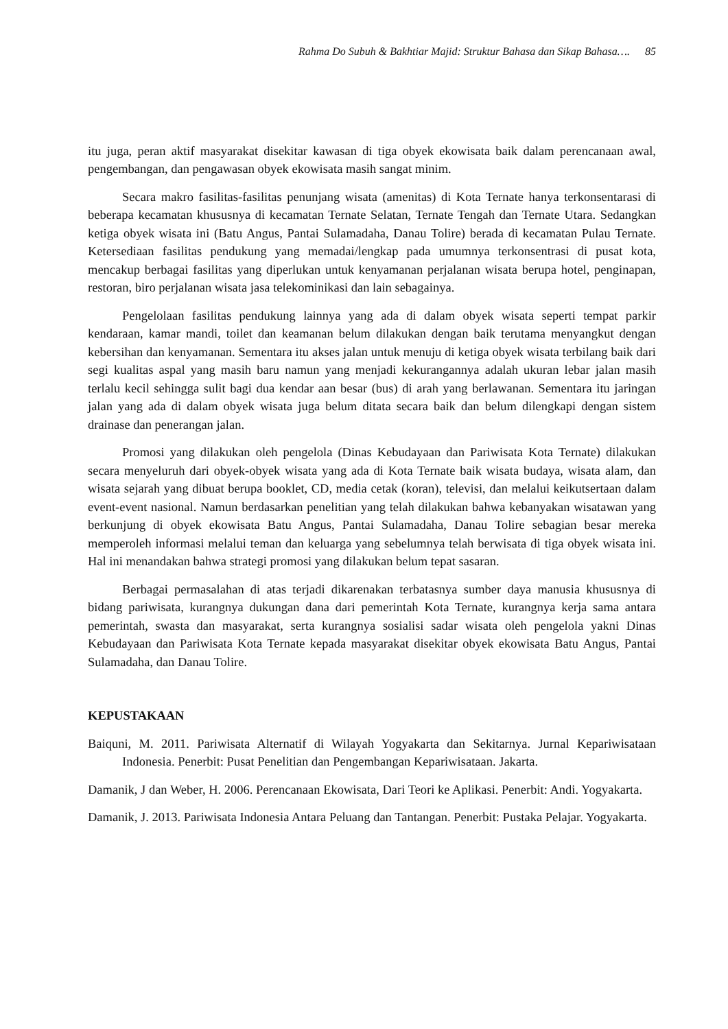Rahma Do Subuh & Bakhtiar Majid: Struktur Bahasa dan Sikap Bahasa…. 85
itu juga, peran aktif masyarakat disekitar kawasan di tiga obyek ekowisata baik dalam perencanaan awal, pengembangan, dan pengawasan obyek ekowisata masih sangat minim.
Secara makro fasilitas-fasilitas penunjang wisata (amenitas) di Kota Ternate hanya terkonsentarasi di beberapa kecamatan khususnya di kecamatan Ternate Selatan, Ternate Tengah dan Ternate Utara. Sedangkan ketiga obyek wisata ini (Batu Angus, Pantai Sulamadaha, Danau Tolire) berada di kecamatan Pulau Ternate. Ketersediaan fasilitas pendukung yang memadai/lengkap pada umumnya terkonsentrasi di pusat kota, mencakup berbagai fasilitas yang diperlukan untuk kenyamanan perjalanan wisata berupa hotel, penginapan, restoran, biro perjalanan wisata jasa telekominikasi dan lain sebagainya.
Pengelolaan fasilitas pendukung lainnya yang ada di dalam obyek wisata seperti tempat parkir kendaraan, kamar mandi, toilet dan keamanan belum dilakukan dengan baik terutama menyangkut dengan kebersihan dan kenyamanan. Sementara itu akses jalan untuk menuju di ketiga obyek wisata terbilang baik dari segi kualitas aspal yang masih baru namun yang menjadi kekurangannya adalah ukuran lebar jalan masih terlalu kecil sehingga sulit bagi dua kendar aan besar (bus) di arah yang berlawanan. Sementara itu jaringan jalan yang ada di dalam obyek wisata juga belum ditata secara baik dan belum dilengkapi dengan sistem drainase dan penerangan jalan.
Promosi yang dilakukan oleh pengelola (Dinas Kebudayaan dan Pariwisata Kota Ternate) dilakukan secara menyeluruh dari obyek-obyek wisata yang ada di Kota Ternate baik wisata budaya, wisata alam, dan wisata sejarah yang dibuat berupa booklet, CD, media cetak (koran), televisi, dan melalui keikutsertaan dalam event-event nasional. Namun berdasarkan penelitian yang telah dilakukan bahwa kebanyakan wisatawan yang berkunjung di obyek ekowisata Batu Angus, Pantai Sulamadaha, Danau Tolire sebagian besar mereka memperoleh informasi melalui teman dan keluarga yang sebelumnya telah berwisata di tiga obyek wisata ini. Hal ini menandakan bahwa strategi promosi yang dilakukan belum tepat sasaran.
Berbagai permasalahan di atas terjadi dikarenakan terbatasnya sumber daya manusia khususnya di bidang pariwisata, kurangnya dukungan dana dari pemerintah Kota Ternate, kurangnya kerja sama antara pemerintah, swasta dan masyarakat, serta kurangnya sosialisi sadar wisata oleh pengelola yakni Dinas Kebudayaan dan Pariwisata Kota Ternate kepada masyarakat disekitar obyek ekowisata Batu Angus, Pantai Sulamadaha, dan Danau Tolire.
KEPUSTAKAAN
Baiquni, M. 2011. Pariwisata Alternatif di Wilayah Yogyakarta dan Sekitarnya. Jurnal Kepariwisataan Indonesia. Penerbit: Pusat Penelitian dan Pengembangan Kepariwisataan. Jakarta.
Damanik, J dan Weber, H. 2006. Perencanaan Ekowisata, Dari Teori ke Aplikasi. Penerbit: Andi. Yogyakarta.
Damanik, J. 2013. Pariwisata Indonesia Antara Peluang dan Tantangan. Penerbit: Pustaka Pelajar. Yogyakarta.